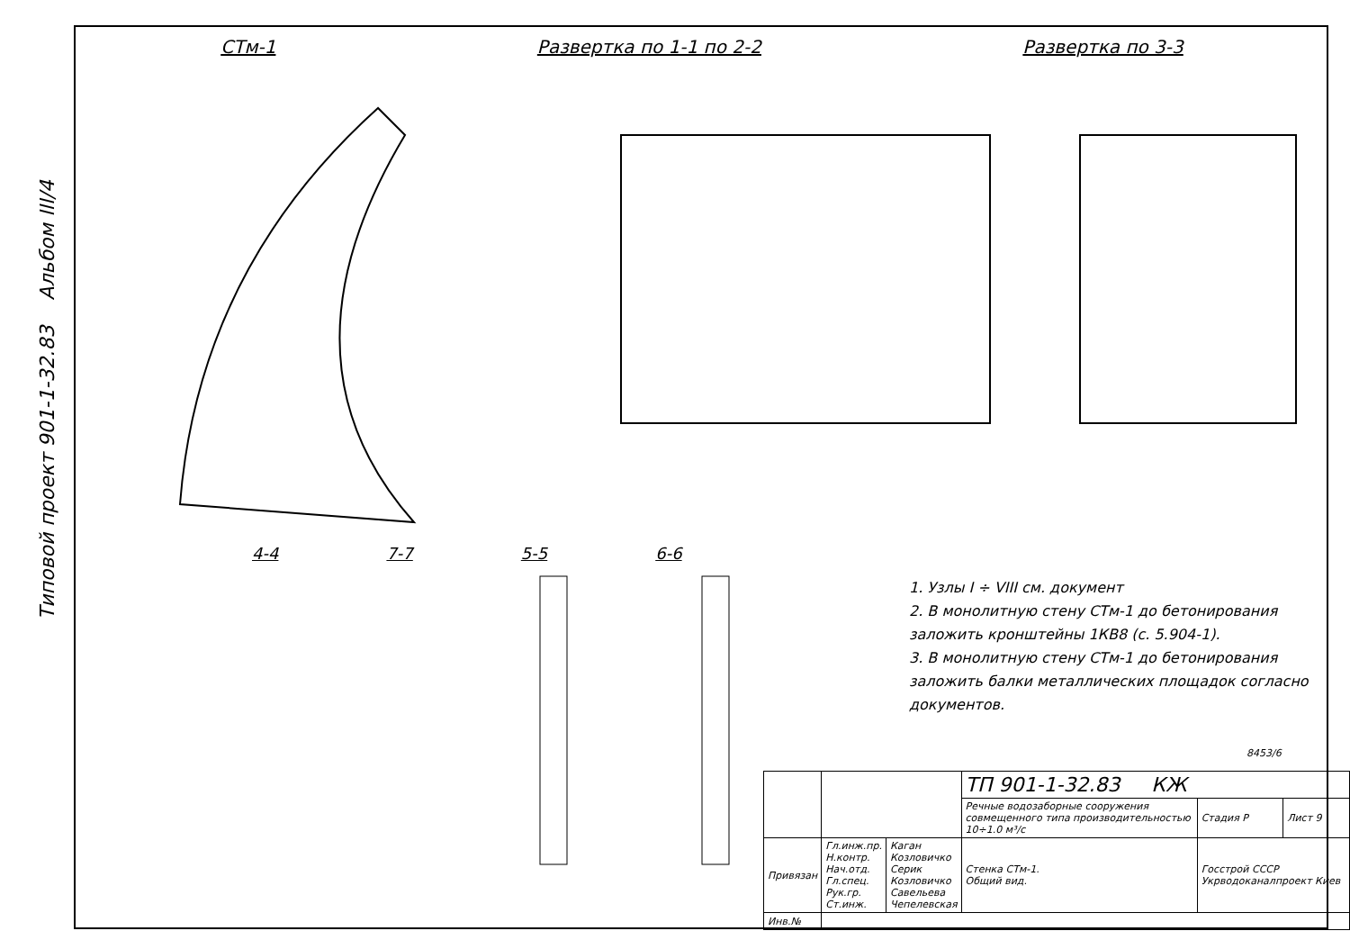Типовой проект 901-1-32.83 Альбом III/4
СТм-1 Развертка по 1-1 по 2-2 Развертка по 3-3
4-4 7-7 5-5 6-6
1. Узлы I ÷ VIII см. документ
2. В монолитную стену СТм-1 до бетонирования заложить кронштейны 1КВ8 (с. 5.904-1).
3. В монолитную стену СТм-1 до бетонирования заложить балки металлических площадок согласно документов.
8453/6
| | | | ТП 901-1-32.83 КЖ | | |
| | | | Речные водозаборные сооружения совмещенного типа производительностью 10÷1.0 м³/с | Стадия Р | Лист 9 |
| Привязан | Гл.инж.пр. Н.контр. Нач.отд. Гл.спец. Рук.гр. Ст.инж. | Каган Козловичко Серик Козловичко Савельева Чепелевская | Стенка СТм-1. Общий вид. | Госстрой СССР Укрводоканалпроект Киев | |
| Инв.№ | | | | | |